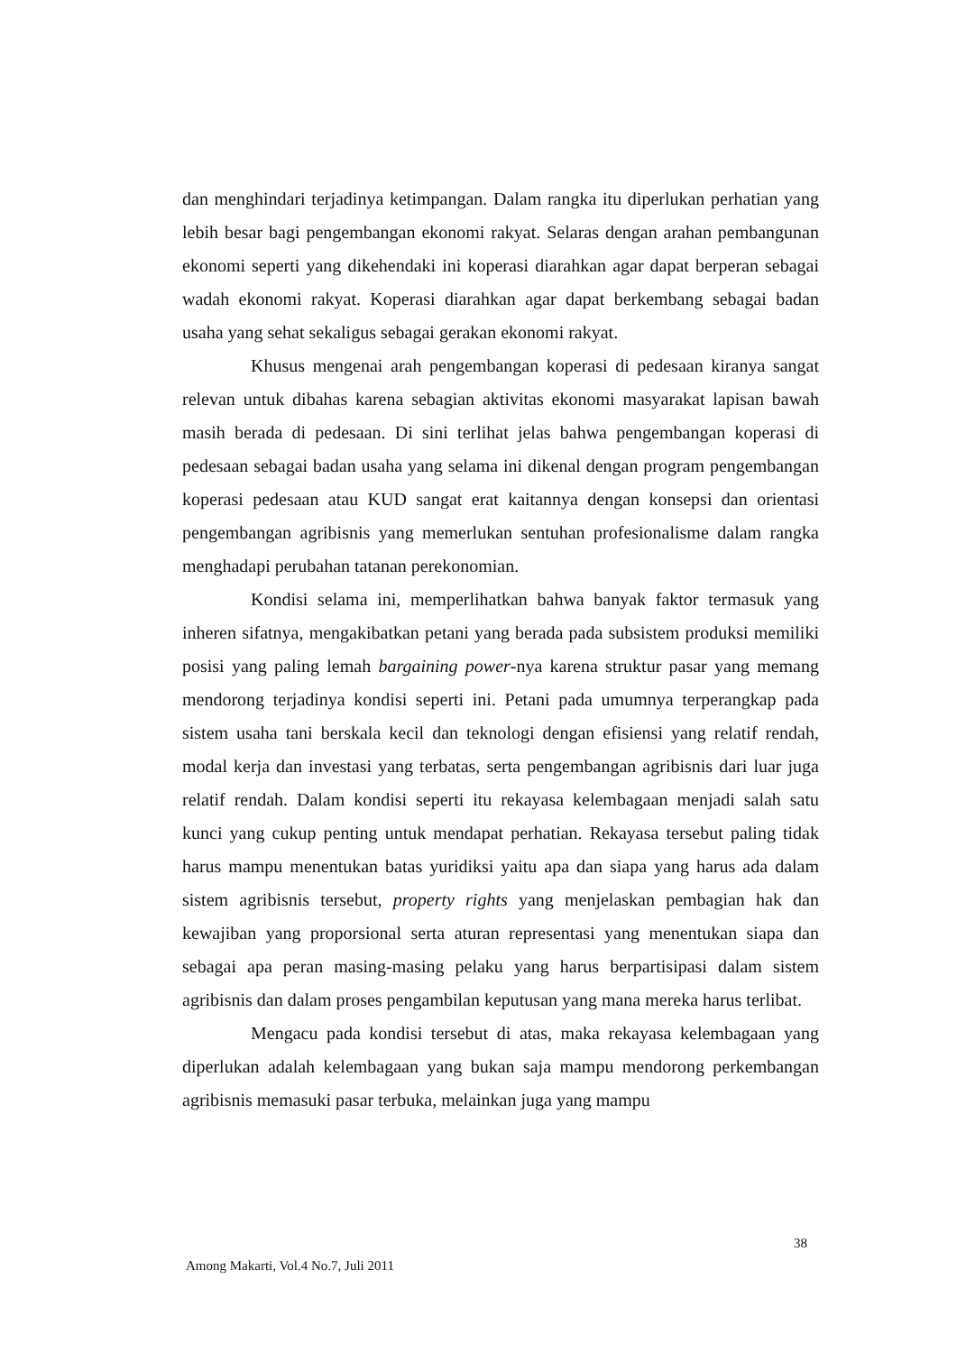dan menghindari terjadinya ketimpangan. Dalam rangka itu diperlukan perhatian yang lebih besar bagi pengembangan ekonomi rakyat. Selaras dengan arahan pembangunan ekonomi seperti yang dikehendaki ini koperasi diarahkan agar dapat berperan sebagai wadah ekonomi rakyat. Koperasi diarahkan agar dapat berkembang sebagai badan usaha yang sehat sekaligus sebagai gerakan ekonomi rakyat.
Khusus mengenai arah pengembangan koperasi di pedesaan kiranya sangat relevan untuk dibahas karena sebagian aktivitas ekonomi masyarakat lapisan bawah masih berada di pedesaan. Di sini terlihat jelas bahwa pengembangan koperasi di pedesaan sebagai badan usaha yang selama ini dikenal dengan program pengembangan koperasi pedesaan atau KUD sangat erat kaitannya dengan konsepsi dan orientasi pengembangan agribisnis yang memerlukan sentuhan profesionalisme dalam rangka menghadapi perubahan tatanan perekonomian.
Kondisi selama ini, memperlihatkan bahwa banyak faktor termasuk yang inheren sifatnya, mengakibatkan petani yang berada pada subsistem produksi memiliki posisi yang paling lemah bargaining power-nya karena struktur pasar yang memang mendorong terjadinya kondisi seperti ini. Petani pada umumnya terperangkap pada sistem usaha tani berskala kecil dan teknologi dengan efisiensi yang relatif rendah, modal kerja dan investasi yang terbatas, serta pengembangan agribisnis dari luar juga relatif rendah. Dalam kondisi seperti itu rekayasa kelembagaan menjadi salah satu kunci yang cukup penting untuk mendapat perhatian. Rekayasa tersebut paling tidak harus mampu menentukan batas yuridiksi yaitu apa dan siapa yang harus ada dalam sistem agribisnis tersebut, property rights yang menjelaskan pembagian hak dan kewajiban yang proporsional serta aturan representasi yang menentukan siapa dan sebagai apa peran masing-masing pelaku yang harus berpartisipasi dalam sistem agribisnis dan dalam proses pengambilan keputusan yang mana mereka harus terlibat.
Mengacu pada kondisi tersebut di atas, maka rekayasa kelembagaan yang diperlukan adalah kelembagaan yang bukan saja mampu mendorong perkembangan agribisnis memasuki pasar terbuka, melainkan juga yang mampu
38
Among Makarti, Vol.4 No.7, Juli 2011